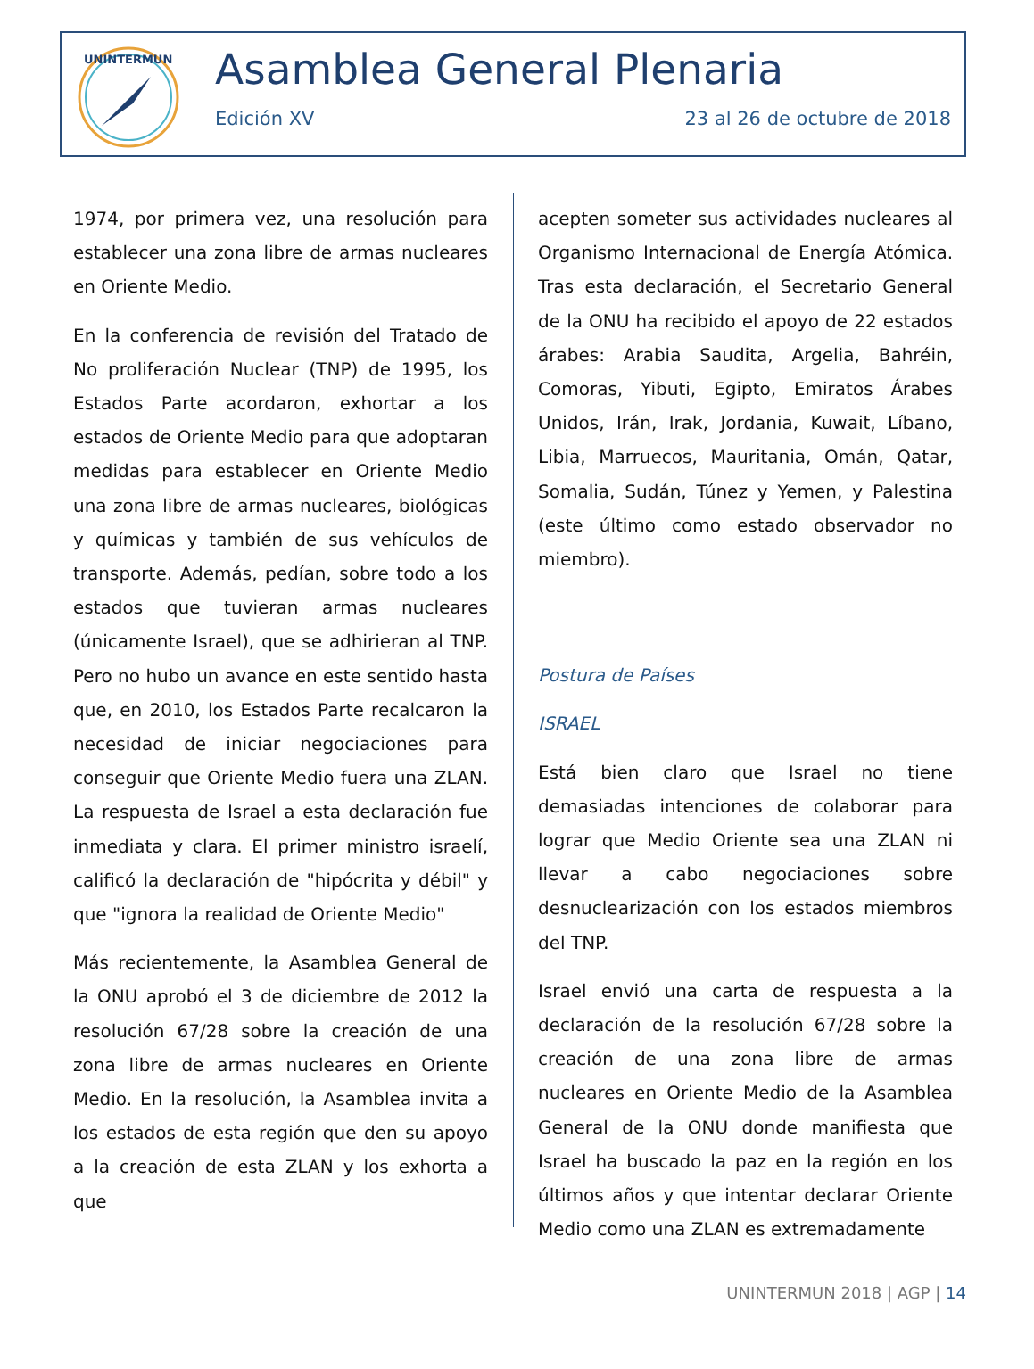UNINTERMUN
Asamblea General Plenaria
Edición XV 23 al 26 de octubre de 2018
1974, por primera vez, una resolución para establecer una zona libre de armas nucleares en Oriente Medio.
En la conferencia de revisión del Tratado de No proliferación Nuclear (TNP) de 1995, los Estados Parte acordaron, exhortar a los estados de Oriente Medio para que adoptaran medidas para establecer en Oriente Medio una zona libre de armas nucleares, biológicas y químicas y también de sus vehículos de transporte. Además, pedían, sobre todo a los estados que tuvieran armas nucleares (únicamente Israel), que se adhirieran al TNP. Pero no hubo un avance en este sentido hasta que, en 2010, los Estados Parte recalcaron la necesidad de iniciar negociaciones para conseguir que Oriente Medio fuera una ZLAN. La respuesta de Israel a esta declaración fue inmediata y clara. El primer ministro israelí, calificó la declaración de "hipócrita y débil" y que "ignora la realidad de Oriente Medio"
Más recientemente, la Asamblea General de la ONU aprobó el 3 de diciembre de 2012 la resolución 67/28 sobre la creación de una zona libre de armas nucleares en Oriente Medio. En la resolución, la Asamblea invita a los estados de esta región que den su apoyo a la creación de esta ZLAN y los exhorta a que
acepten someter sus actividades nucleares al Organismo Internacional de Energía Atómica. Tras esta declaración, el Secretario General de la ONU ha recibido el apoyo de 22 estados árabes: Arabia Saudita, Argelia, Bahréin, Comoras, Yibuti, Egipto, Emiratos Árabes Unidos, Irán, Irak, Jordania, Kuwait, Líbano, Libia, Marruecos, Mauritania, Omán, Qatar, Somalia, Sudán, Túnez y Yemen, y Palestina (este último como estado observador no miembro).
Postura de Países
ISRAEL
Está bien claro que Israel no tiene demasiadas intenciones de colaborar para lograr que Medio Oriente sea una ZLAN ni llevar a cabo negociaciones sobre desnuclearización con los estados miembros del TNP.
Israel envió una carta de respuesta a la declaración de la resolución 67/28 sobre la creación de una zona libre de armas nucleares en Oriente Medio de la Asamblea General de la ONU donde manifiesta que Israel ha buscado la paz en la región en los últimos años y que intentar declarar Oriente Medio como una ZLAN es extremadamente
UNINTERMUN 2018 | AGP | 14